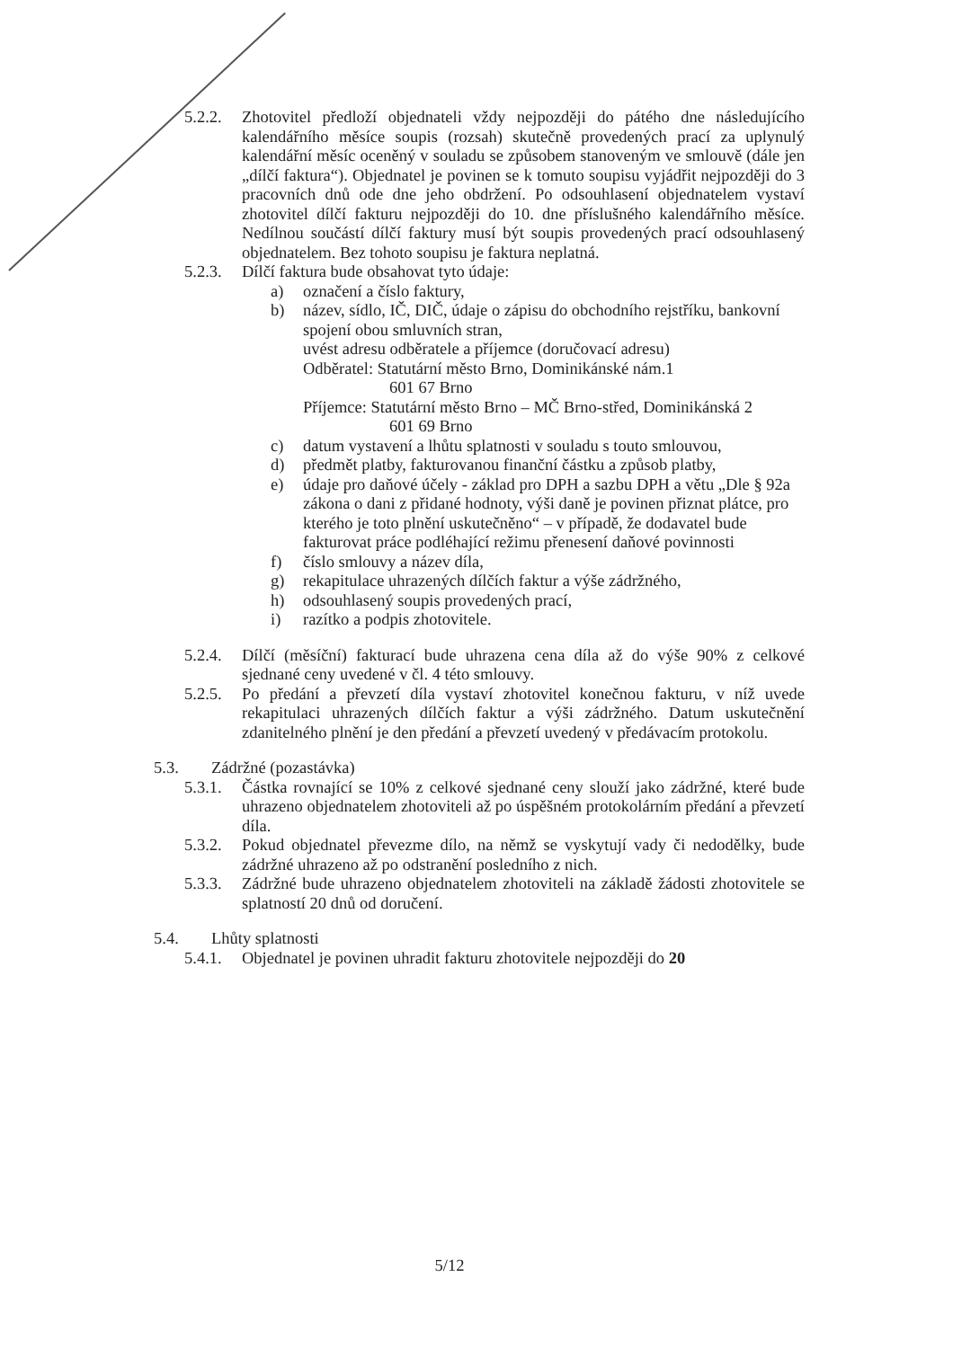5.2.2. Zhotovitel předloží objednateli vždy nejpozději do pátého dne následujícího kalendářního měsíce soupis (rozsah) skutečně provedených prací za uplynulý kalendářní měsíc oceněný v souladu se způsobem stanoveným ve smlouvě (dále jen „dílčí faktura“). Objednatel je povinen se k tomuto soupisu vyjádřit nejpozději do 3 pracovních dnů ode dne jeho obdržení. Po odsouhlasení objednatelem vystaví zhotovitel dílčí fakturu nejpozději do 10. dne příslušného kalendářního měsíce. Nedílnou součástí dílčí faktury musí být soupis provedených prací odsouhlasený objednatelem. Bez tohoto soupisu je faktura neplatná.
5.2.3. Dílčí faktura bude obsahovat tyto údaje:
a) označení a číslo faktury,
b) název, sídlo, IČ, DIČ, údaje o zápisu do obchodního rejstříku, bankovní spojení obou smluvních stran,
uvést adresu odběratele a příjemce (doručovací adresu)
Odběratel: Statutární město Brno, Dominikánské nám.1
601 67 Brno
Příjemce: Statutární město Brno – MČ Brno-střed, Dominikánská 2
601 69 Brno
c) datum vystavení a lhůtu splatnosti v souladu s touto smlouvou,
d) předmět platby, fakturovanou finanční částku a způsob platby,
e) údaje pro daňové účely - základ pro DPH a sazbu DPH a větu „Dle § 92a zákona o dani z přidané hodnoty, výši daně je povinen přiznat plátce, pro kterého je toto plnění uskutečněno“ – v případě, že dodavatel bude fakturovat práce podléhající režimu přenesení daňové povinnosti
f) číslo smlouvy a název díla,
g) rekapitulace uhrazených dílčích faktur a výše zádržného,
h) odsouhlasený soupis provedených prací,
i) razítko a podpis zhotovitele.
5.2.4. Dílčí (měsíční) fakturací bude uhrazena cena díla až do výše 90% z celkové sjednané ceny uvedené v čl. 4 této smlouvy.
5.2.5. Po předání a převzetí díla vystaví zhotovitel konečnou fakturu, v níž uvede rekapitulaci uhrazených dílčích faktur a výši zádržného. Datum uskutečnění zdanitelného plnění je den předání a převzetí uvedený v předávacím protokolu.
5.3. Zádržné (pozastávka)
5.3.1. Částka rovnající se 10% z celkové sjednané ceny slouží jako zádržné, které bude uhrazeno objednatelem zhotoviteli až po úspěšném protokolárním předání a převzetí díla.
5.3.2. Pokud objednatel převezme dílo, na němž se vyskytují vady či nedodělky, bude zádržné uhrazeno až po odstranění posledního z nich.
5.3.3. Zádržné bude uhrazeno objednatelem zhotoviteli na základě žádosti zhotovitele se splatností 20 dnů od doručení.
5.4. Lhůty splatnosti
5.4.1. Objednatel je povinen uhradit fakturu zhotovitele nejpozději do 20
5/12